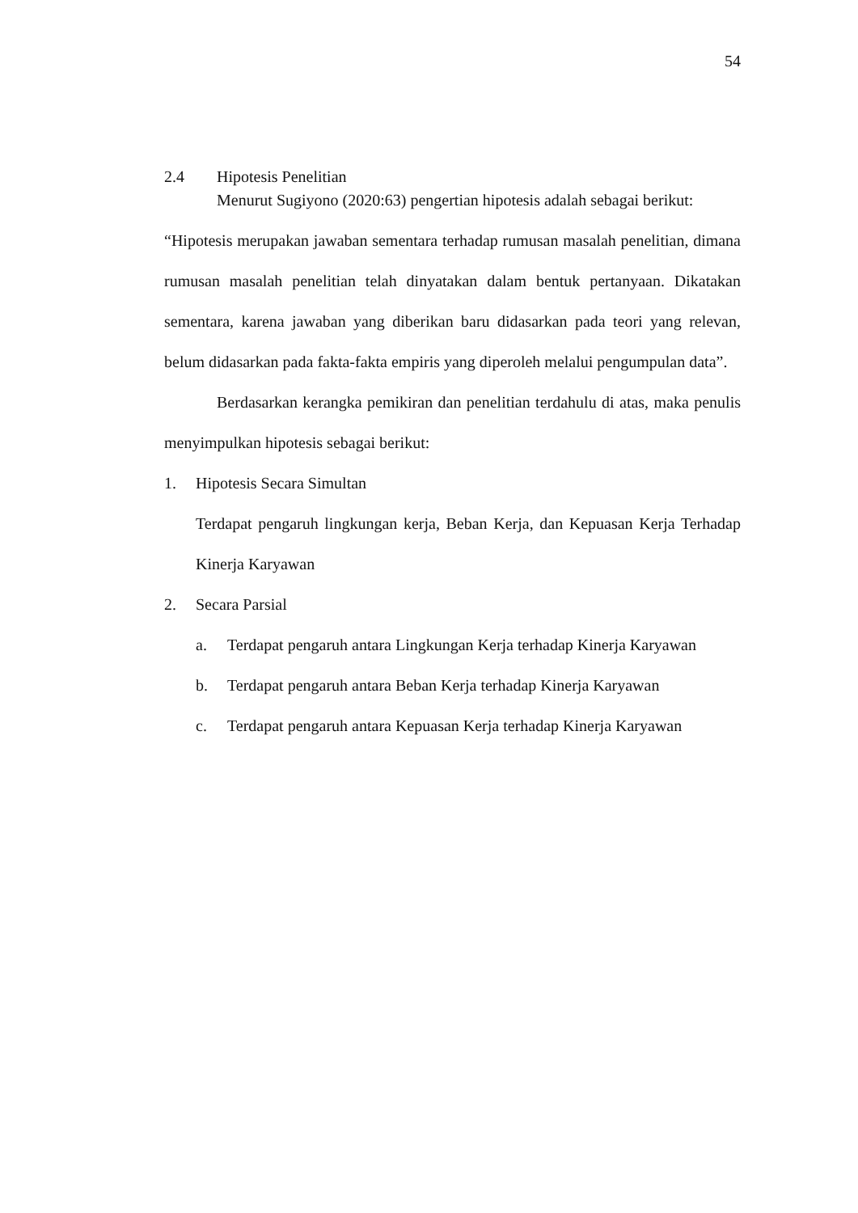54
2.4 Hipotesis Penelitian
Menurut Sugiyono (2020:63) pengertian hipotesis adalah sebagai berikut:
“Hipotesis merupakan jawaban sementara terhadap rumusan masalah penelitian, dimana rumusan masalah penelitian telah dinyatakan dalam bentuk pertanyaan. Dikatakan sementara, karena jawaban yang diberikan baru didasarkan pada teori yang relevan, belum didasarkan pada fakta-fakta empiris yang diperoleh melalui pengumpulan data”.
Berdasarkan kerangka pemikiran dan penelitian terdahulu di atas, maka penulis menyimpulkan hipotesis sebagai berikut:
1. Hipotesis Secara Simultan
Terdapat pengaruh lingkungan kerja, Beban Kerja, dan Kepuasan Kerja Terhadap Kinerja Karyawan
2. Secara Parsial
a. Terdapat pengaruh antara Lingkungan Kerja terhadap Kinerja Karyawan
b. Terdapat pengaruh antara Beban Kerja terhadap Kinerja Karyawan
c. Terdapat pengaruh antara Kepuasan Kerja terhadap Kinerja Karyawan